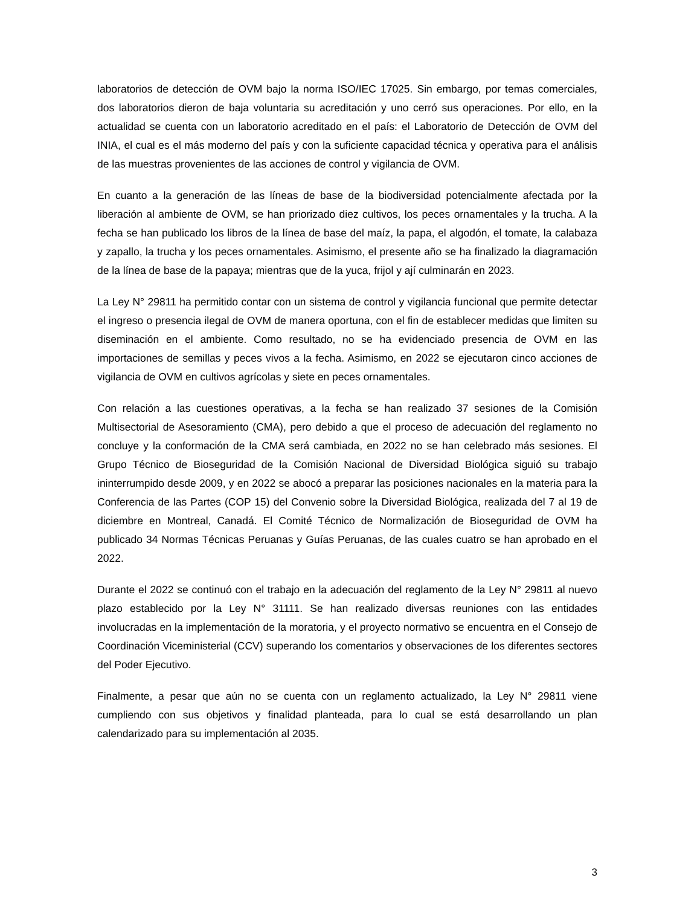laboratorios de detección de OVM bajo la norma ISO/IEC 17025. Sin embargo, por temas comerciales, dos laboratorios dieron de baja voluntaria su acreditación y uno cerró sus operaciones. Por ello, en la actualidad se cuenta con un laboratorio acreditado en el país: el Laboratorio de Detección de OVM del INIA, el cual es el más moderno del país y con la suficiente capacidad técnica y operativa para el análisis de las muestras provenientes de las acciones de control y vigilancia de OVM.
En cuanto a la generación de las líneas de base de la biodiversidad potencialmente afectada por la liberación al ambiente de OVM, se han priorizado diez cultivos, los peces ornamentales y la trucha. A la fecha se han publicado los libros de la línea de base del maíz, la papa, el algodón, el tomate, la calabaza y zapallo, la trucha y los peces ornamentales. Asimismo, el presente año se ha finalizado la diagramación de la línea de base de la papaya; mientras que de la yuca, frijol y ají culminarán en 2023.
La Ley N° 29811 ha permitido contar con un sistema de control y vigilancia funcional que permite detectar el ingreso o presencia ilegal de OVM de manera oportuna, con el fin de establecer medidas que limiten su diseminación en el ambiente. Como resultado, no se ha evidenciado presencia de OVM en las importaciones de semillas y peces vivos a la fecha. Asimismo, en 2022 se ejecutaron cinco acciones de vigilancia de OVM en cultivos agrícolas y siete en peces ornamentales.
Con relación a las cuestiones operativas, a la fecha se han realizado 37 sesiones de la Comisión Multisectorial de Asesoramiento (CMA), pero debido a que el proceso de adecuación del reglamento no concluye y la conformación de la CMA será cambiada, en 2022 no se han celebrado más sesiones. El Grupo Técnico de Bioseguridad de la Comisión Nacional de Diversidad Biológica siguió su trabajo ininterrumpido desde 2009, y en 2022 se abocó a preparar las posiciones nacionales en la materia para la Conferencia de las Partes (COP 15) del Convenio sobre la Diversidad Biológica, realizada del 7 al 19 de diciembre en Montreal, Canadá. El Comité Técnico de Normalización de Bioseguridad de OVM ha publicado 34 Normas Técnicas Peruanas y Guías Peruanas, de las cuales cuatro se han aprobado en el 2022.
Durante el 2022 se continuó con el trabajo en la adecuación del reglamento de la Ley N° 29811 al nuevo plazo establecido por la Ley N° 31111. Se han realizado diversas reuniones con las entidades involucradas en la implementación de la moratoria, y el proyecto normativo se encuentra en el Consejo de Coordinación Viceministerial (CCV) superando los comentarios y observaciones de los diferentes sectores del Poder Ejecutivo.
Finalmente, a pesar que aún no se cuenta con un reglamento actualizado, la Ley N° 29811 viene cumpliendo con sus objetivos y finalidad planteada, para lo cual se está desarrollando un plan calendarizado para su implementación al 2035.
3